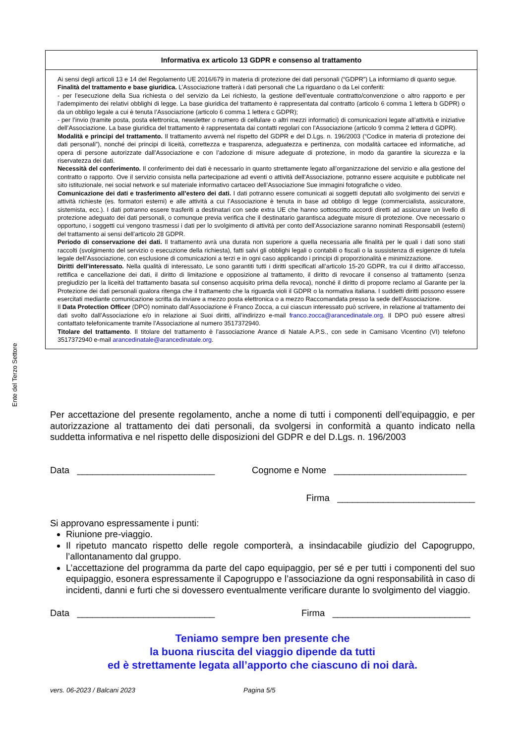Ente del Terzo Settore
Informativa ex articolo 13 GDPR e consenso al trattamento
Ai sensi degli articoli 13 e 14 del Regolamento UE 2016/679 in materia di protezione dei dati personali (“GDPR”) La informiamo di quanto segue.
Finalità del trattamento e base giuridica. L’Associazione tratterà i dati personali che La riguardano o da Lei conferiti:
- per l’esecuzione della Sua richiesta o del servizio da Lei richiesto, la gestione dell’eventuale contratto/convenzione o altro rapporto e per l’adempimento dei relativi obblighi di legge. La base giuridica del trattamento è rappresentata dal contratto (articolo 6 comma 1 lettera b GDPR) o da un obbligo legale a cui è tenuta l’Associazione (articolo 6 comma 1 lettera c GDPR);
- per l’invio (tramite posta, posta elettronica, newsletter o numero di cellulare o altri mezzi informatici) di comunicazioni legate all’attività e iniziative dell’Associazione. La base giuridica del trattamento è rappresentata dai contatti regolari con l’Associazione (articolo 9 comma 2 lettera d GDPR).
Modalità e principi del trattamento. Il trattamento avverrà nel rispetto del GDPR e del D.Lgs. n. 196/2003 (“Codice in materia di protezione dei dati personali”), nonché dei principi di liceità, correttezza e trasparenza, adeguatezza e pertinenza, con modalità cartacee ed informatiche, ad opera di persone autorizzate dall’Associazione e con l’adozione di misure adeguate di protezione, in modo da garantire la sicurezza e la riservatezza dei dati.
Necessità del conferimento. Il conferimento dei dati è necessario in quanto strettamente legato all’organizzazione del servizio e alla gestione del contratto o rapporto. Ove il servizio consista nella partecipazione ad eventi o attività dell’Associazione, potranno essere acquisite e pubblicate nel sito istituzionale, nei social network e sul materiale informativo cartaceo dell’Associazione Sue immagini fotografiche o video.
Comunicazione dei dati e trasferimento all’estero dei dati. I dati potranno essere comunicati ai soggetti deputati allo svolgimento dei servizi e attività richieste (es. formatori esterni) e alle attività a cui l’Associazione è tenuta in base ad obbligo di legge (commercialista, assicuratore, sistemista, ecc.). I dati potranno essere trasferiti a destinatari con sede extra UE che hanno sottoscritto accordi diretti ad assicurare un livello di protezione adeguato dei dati personali, o comunque previa verifica che il destinatario garantisca adeguate misure di protezione. Ove necessario o opportuno, i soggetti cui vengono trasmessi i dati per lo svolgimento di attività per conto dell’Associazione saranno nominati Responsabili (esterni) del trattamento ai sensi dell’articolo 28 GDPR.
Periodo di conservazione dei dati. Il trattamento avrà una durata non superiore a quella necessaria alle finalità per le quali i dati sono stati raccolti (svolgimento del servizio o esecuzione della richiesta), fatti salvi gli obblighi legali o contabili o fiscali o la sussistenza di esigenze di tutela legale dell’Associazione, con esclusione di comunicazioni a terzi e in ogni caso applicando i principi di proporzionalità e minimizzazione.
Diritti dell’interessato. Nella qualità di interessato, Le sono garantiti tutti i diritti specificati all’articolo 15-20 GDPR, tra cui il diritto all’accesso, rettifica e cancellazione dei dati, il diritto di limitazione e opposizione al trattamento, il diritto di revocare il consenso al trattamento (senza pregiudizio per la liceità del trattamento basata sul consenso acquisito prima della revoca), nonché il diritto di proporre reclamo al Garante per la Protezione dei dati personali qualora ritenga che il trattamento che la riguarda violi il GDPR o la normativa italiana. I suddetti diritti possono essere esercitati mediante comunicazione scritta da inviare a mezzo posta elettronica o a mezzo Raccomandata presso la sede dell’Associazione.
Il Data Protection Officer (DPO) nominato dall’Associazione è Franco Zocca, a cui ciascun interessato può scrivere, in relazione al trattamento dei dati svolto dall’Associazione e/o in relazione ai Suoi diritti, all’indirizzo e-mail franco.zocca@arancedinatale.org. Il DPO può essere altresì contattato telefonicamente tramite l’Associazione al numero 3517372940.
Titolare del trattamento. Il titolare del trattamento è l’associazione Arance di Natale A.P.S., con sede in Camisano Vicentino (VI) telefono 3517372940 e-mail arancedinatale@arancedinatale.org.
Per accettazione del presente regolamento, anche a nome di tutti i componenti dell’equipaggio, e per autorizzazione al trattamento dei dati personali, da svolgersi in conformità a quanto indicato nella suddetta informativa e nel rispetto delle disposizioni del GDPR e del D.Lgs. n. 196/2003
Data ___________________________ Cognome e Nome __________________________
Firma ___________________________
Si approvano espressamente i punti:
Riunione pre-viaggio.
Il ripetuto mancato rispetto delle regole comporterà, a insindacabile giudizio del Capogruppo, l’allontanamento dal gruppo.
L’accettazione del programma da parte del capo equipaggio, per sé e per tutti i componenti del suo equipaggio, esonera espressamente il Capogruppo e l’associazione da ogni responsabilità in caso di incidenti, danni e furti che si dovessero eventualmente verificare durante lo svolgimento del viaggio.
Data ___________________________ Firma ___________________________
Teniamo sempre ben presente che
la buona riuscita del viaggio dipende da tutti
ed è strettamente legata all’apporto che ciascuno di noi darà.
vers. 06-2023 / Balcani 2023 Pagina 5/5